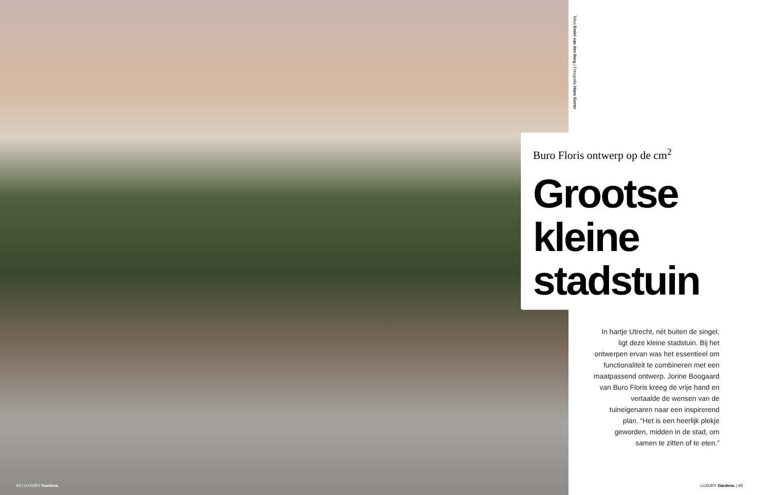Tekst Emiel van den Berg | Fotografie Hans Gorter
Buro Floris ontwerp op de cm<sup>2</sup>
Grootse kleine stadstuin
In hartje Utrecht, nét buiten de singel, ligt deze kleine stadstuin. Bij het ontwerpen ervan was het essentieel om functionaliteit te combineren met een maatpassend ontwerp. Jorine Boogaard van Buro Floris kreeg de vrije hand en vertaalde de wensen van de tuineigenaren naar een inspirerend plan. “Het is een heerlijk plekje geworden, midden in de stad, om samen te zitten of te eten.”
64 | LUXURY Gardens. LUXURY Gardens. | 65